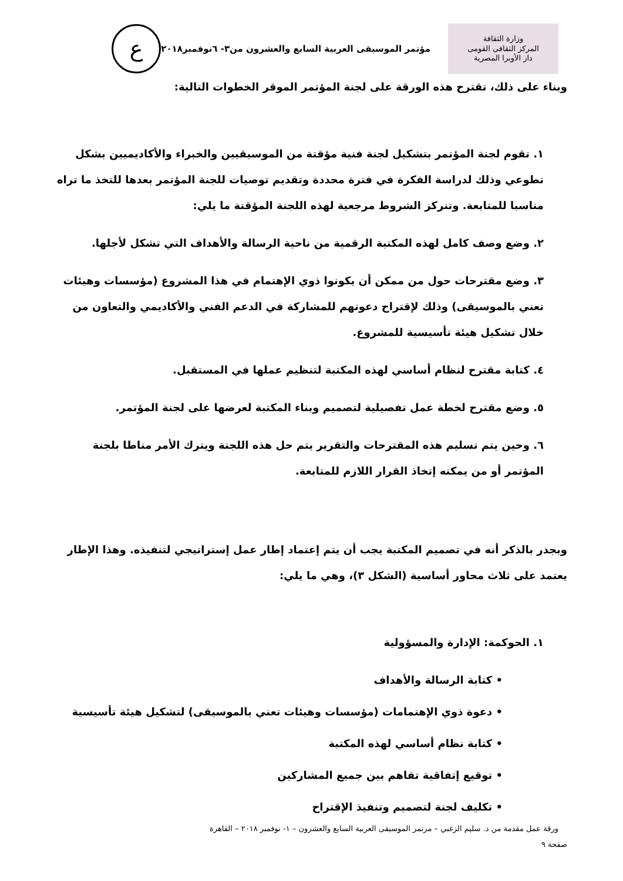وزارة الثقافة
المركز الثقافى القومى
دار الأوبرا المصرية
مؤتمر الموسيقى العربية السابع والعشرون من٣- ٦نوفمبر٢٠١٨
ع
وبناء على ذلك، تقترح هذه الورقة على لجنة المؤتمر الموقر الخطوات التالية:
١. تقوم لجنة المؤتمر بتشكيل لجنة فنية مؤقتة من الموسيقيين والخبراء والأكاديميين بشكل تطوعي وذلك لدراسة الفكرة في فترة محددة وتقديم توصيات للجنة المؤتمر بعدها للتخذ ما تراه مناسبا للمتابعة. وتنركز الشروط مرجعية لهذه اللجنة المؤقتة ما يلي:
٢. وضع وصف كامل لهذه المكتبة الرقمية من ناحية الرسالة والأهداف التي تشكل لأجلها.
٣. وضع مقترحات حول من ممكن أن يكونوا ذوي الإهتمام في هذا المشروع (مؤسسات وهيئات تعني بالموسيقى) وذلك لإقتراح دعوتهم للمشاركة في الدعم الفني والأكاديمي والتعاون من خلال تشكيل هيئة تأسيسية للمشروع.
٤. كتابة مقترح لنظام أساسي لهذه المكتبة لتنظيم عملها في المستقبل.
٥. وضع مقترح لخطة عمل تفصيلية لتصميم وبناء المكتبة لعرضها على لجنة المؤتمر.
٦. وحين يتم تسليم هذه المقترحات والتقرير يتم حل هذه اللجنة ويترك الأمر مناطا بلجنة المؤتمر أو من يمكنه إتخاذ القرار اللازم للمتابعة.
وبجدر بالذكر أنه في تصميم المكتبة يجب أن يتم إعتماد إطار عمل إستراتيجي لتنفيذه. وهذا الإطار يعتمد على ثلاث محاور أساسية (الشكل ٣)، وهي ما يلي:
١. الحوكمة: الإدارة والمسؤولية
• كتابة الرسالة والأهداف
• دعوة ذوي الإهتمامات (مؤسسات وهيئات تعني بالموسيقى) لتشكيل هيئة تأسيسية
• كتابة نظام أساسي لهذه المكتبة
• توقيع إتفاقية تفاهم بين جميع المشاركين
• تكليف لجنة لتصميم وتنفيذ الإقتراح
ورقة عمل مقدمة من د. سليم الزغبي – مرتمر الموسيقى العربية السابع والعشرون – ١- نوفمبر ٢٠١٨ – القاهرة
صفحة ٩